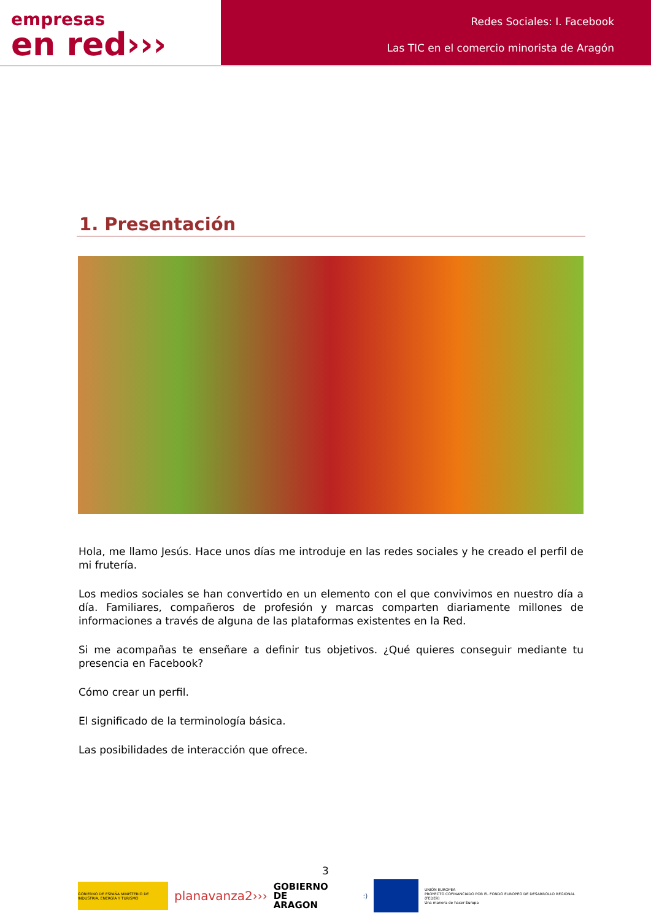empresas
en red›››
Redes Sociales: I. Facebook
Las TIC en el comercio minorista de Aragón
1. Presentación
Hola, me llamo Jesús. Hace unos días me introduje en las redes sociales y he creado el perfil de mi frutería.
Los medios sociales se han convertido en un elemento con el que convivimos en nuestro día a día. Familiares, compañeros de profesión y marcas comparten diariamente millones de informaciones a través de alguna de las plataformas existentes en la Red.
Si me acompañas te enseñare a definir tus objetivos. ¿Qué quieres conseguir mediante tu presencia en Facebook?
Cómo crear un perfil.
El significado de la terminología básica.
Las posibilidades de interacción que ofrece.
3
GOBIERNO DE ESPAÑA MINISTERIO DE INDUSTRIA, ENERGÍA Y TURISMO
planavanza2›››
GOBIERNO
DE ARAGON
:)
UNIÓN EUROPEA
PROYECTO COFINANCIADO POR EL FONDO EUROPEO DE DESARROLLO REGIONAL (FEDER)
Una manera de hacer Europa